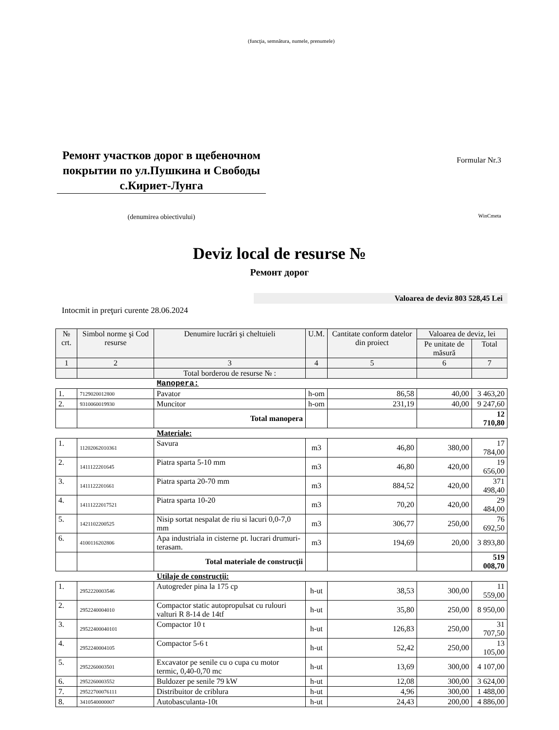(funcţia, semnătura, numele, prenumele)
Ремонт участков дорог в щебеночном покрытии по ул.Пушкина и Свободы с.Кириет-Лунга
(denumirea obiectivului)
Formular Nr.3
WinCmeta
Deviz local de resurse №
Ремонт дорог
Valoarea de deviz 803 528,45 Lei
Intocmit in preţuri curente 28.06.2024
| № crt. | Simbol norme şi Cod resurse | Denumire lucrări şi cheltuieli | U.M. | Cantitate conform datelor din proiect | Valoarea de deviz, lei | |
| --- | --- | --- | --- | --- | --- | --- |
| | | | | | Pe unitate de măsură | Total |
| 1 | 2 | 3 | 4 | 5 | 6 | 7 |
| | | Total borderou de resurse № : | | | | |
| Manopera: | | | | | | |
| 1. | 7129020012800 | Pavator | h-om | 86,58 | 40,00 | 3 463,20 |
| 2. | 9310060019930 | Muncitor | h-om | 231,19 | 40,00 | 9 247,60 |
| | | Total manopera | | | | 12 710,80 |
| Materiale: | | | | | | |
| 1. | 11202062010361 | Savura | m3 | 46,80 | 380,00 | 17 784,00 |
| 2. | 1411122201645 | Piatra sparta 5-10 mm | m3 | 46,80 | 420,00 | 19 656,00 |
| 3. | 1411122201661 | Piatra sparta 20-70 mm | m3 | 884,52 | 420,00 | 371 498,40 |
| 4. | 14111222017521 | Piatra sparta 10-20 | m3 | 70,20 | 420,00 | 29 484,00 |
| 5. | 1421102200525 | Nisip sortat nespalat de riu si lacuri 0,0-7,0 mm | m3 | 306,77 | 250,00 | 76 692,50 |
| 6. | 4100116202806 | Apa industriala in cisterne pt. lucrari drumuri-terasam. | m3 | 194,69 | 20,00 | 3 893,80 |
| | | Total materiale de construcţii | | | | 519 008,70 |
| Utilaje de construcţii: | | | | | | |
| 1. | 2952220003546 | Autogreder pina la 175 cp | h-ut | 38,53 | 300,00 | 11 559,00 |
| 2. | 2952240004010 | Compactor static autopropulsat cu rulouri valturi R 8-14 de 14tf | h-ut | 35,80 | 250,00 | 8 950,00 |
| 3. | 29522400040101 | Compactor 10 t | h-ut | 126,83 | 250,00 | 31 707,50 |
| 4. | 2952240004105 | Compactor 5-6 t | h-ut | 52,42 | 250,00 | 13 105,00 |
| 5. | 2952260003501 | Excavator pe senile cu o cupa cu motor termic, 0,40-0,70 mc | h-ut | 13,69 | 300,00 | 4 107,00 |
| 6. | 2952260003552 | Buldozer pe senile 79 kW | h-ut | 12,08 | 300,00 | 3 624,00 |
| 7. | 29522700076111 | Distribuitor de criblura | h-ut | 4,96 | 300,00 | 1 488,00 |
| 8. | 3410540000007 | Autobasculanta-10t | h-ut | 24,43 | 200,00 | 4 886,00 |